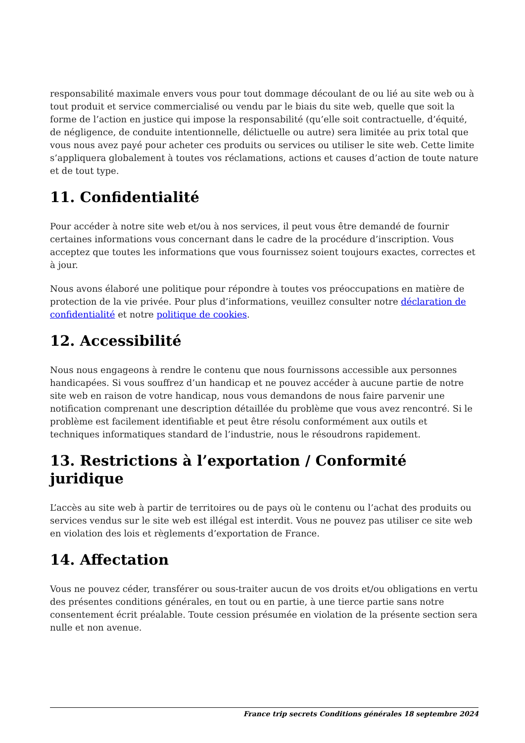responsabilité maximale envers vous pour tout dommage découlant de ou lié au site web ou à tout produit et service commercialisé ou vendu par le biais du site web, quelle que soit la forme de l’action en justice qui impose la responsabilité (qu’elle soit contractuelle, d’équité, de négligence, de conduite intentionnelle, délictuelle ou autre) sera limitée au prix total que vous nous avez payé pour acheter ces produits ou services ou utiliser le site web. Cette limite s’appliquera globalement à toutes vos réclamations, actions et causes d’action de toute nature et de tout type.
11. Confidentialité
Pour accéder à notre site web et/ou à nos services, il peut vous être demandé de fournir certaines informations vous concernant dans le cadre de la procédure d’inscription. Vous acceptez que toutes les informations que vous fournissez soient toujours exactes, correctes et à jour.
Nous avons élaboré une politique pour répondre à toutes vos préoccupations en matière de protection de la vie privée. Pour plus d’informations, veuillez consulter notre déclaration de confidentialité et notre politique de cookies.
12. Accessibilité
Nous nous engageons à rendre le contenu que nous fournissons accessible aux personnes handicapées. Si vous souffrez d’un handicap et ne pouvez accéder à aucune partie de notre site web en raison de votre handicap, nous vous demandons de nous faire parvenir une notification comprenant une description détaillée du problème que vous avez rencontré. Si le problème est facilement identifiable et peut être résolu conformément aux outils et techniques informatiques standard de l’industrie, nous le résoudrons rapidement.
13. Restrictions à l’exportation / Conformité juridique
L’accès au site web à partir de territoires ou de pays où le contenu ou l’achat des produits ou services vendus sur le site web est illégal est interdit. Vous ne pouvez pas utiliser ce site web en violation des lois et règlements d’exportation de France.
14. Affectation
Vous ne pouvez céder, transférer ou sous-traiter aucun de vos droits et/ou obligations en vertu des présentes conditions générales, en tout ou en partie, à une tierce partie sans notre consentement écrit préalable. Toute cession présumée en violation de la présente section sera nulle et non avenue.
France trip secrets Conditions générales 18 septembre 2024